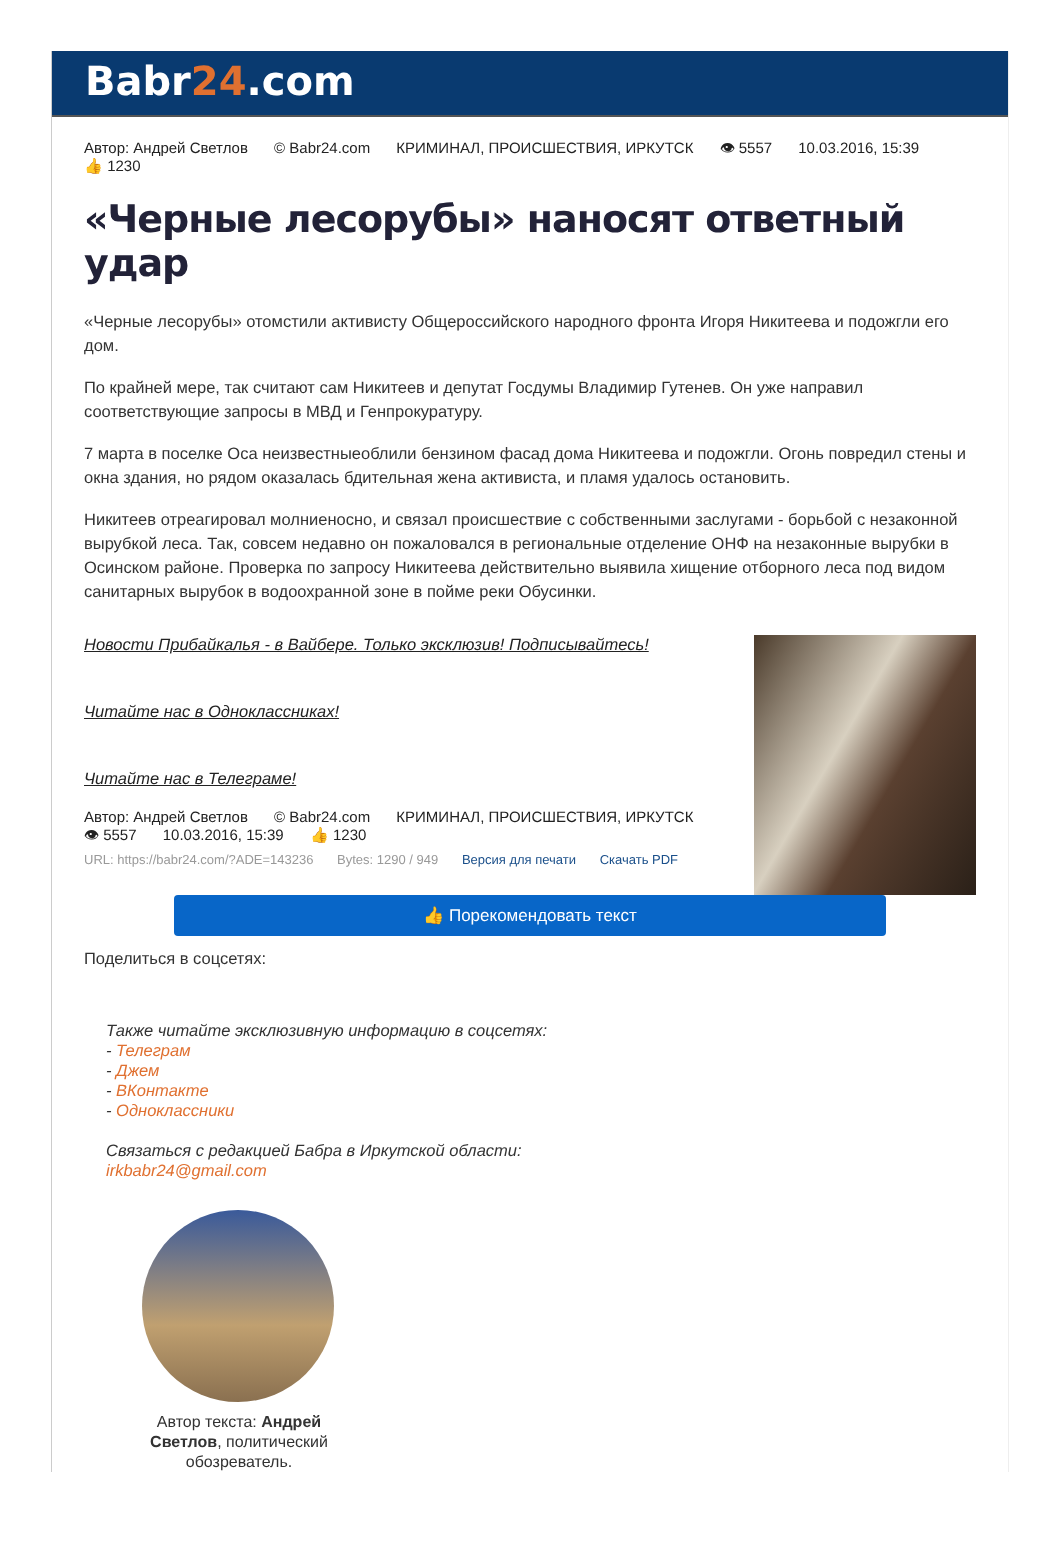Babr24.com
Автор: Андрей Светлов © Babr24.com КРИМИНАЛ, ПРОИСШЕСТВИЯ, ИРКУТСК 👁 5557 10.03.2016, 15:39
👍 1230
«Черные лесорубы» наносят ответный удар
«Черные лесорубы» отомстили активисту Общероссийского народного фронта Игоря Никитеева и подожгли его дом.
По крайней мере, так считают сам Никитеев и депутат Госдумы Владимир Гутенев. Он уже направил соответствующие запросы в МВД и Генпрокуратуру.
7 марта в поселке Оса неизвестныеоблили бензином фасад дома Никитеева и подожгли. Огонь повредил стены и окна здания, но рядом оказалась бдительная жена активиста, и пламя удалось остановить.
Никитеев отреагировал молниеносно, и связал происшествие с собственными заслугами - борьбой с незаконной вырубкой леса. Так, совсем недавно он пожаловался в региональные отделение ОНФ на незаконные вырубки в Осинском районе. Проверка по запросу Никитеева действительно выявила хищение отборного леса под видом санитарных вырубок в водоохранной зоне в пойме реки Обусинки.
Новости Прибайкалья - в Вайбере. Только эксклюзив! Подписывайтесь!
Читайте нас в Одноклассниках!
Читайте нас в Телеграме!
Автор: Андрей Светлов © Babr24.com КРИМИНАЛ, ПРОИСШЕСТВИЯ, ИРКУТСК
👁 5557 10.03.2016, 15:39 👍 1230
URL: https://babr24.com/?ADE=143236 Bytes: 1290 / 949 Версия для печати Скачать PDF
👍 Порекомендовать текст
Поделиться в соцсетях:
Также читайте эксклюзивную информацию в соцсетях:
- Телеграм
- Джем
- ВКонтакте
- Одноклассники
Связаться с редакцией Бабра в Иркутской области:
irkbabr24@gmail.com
Автор текста: Андрей Светлов, политический обозреватель.